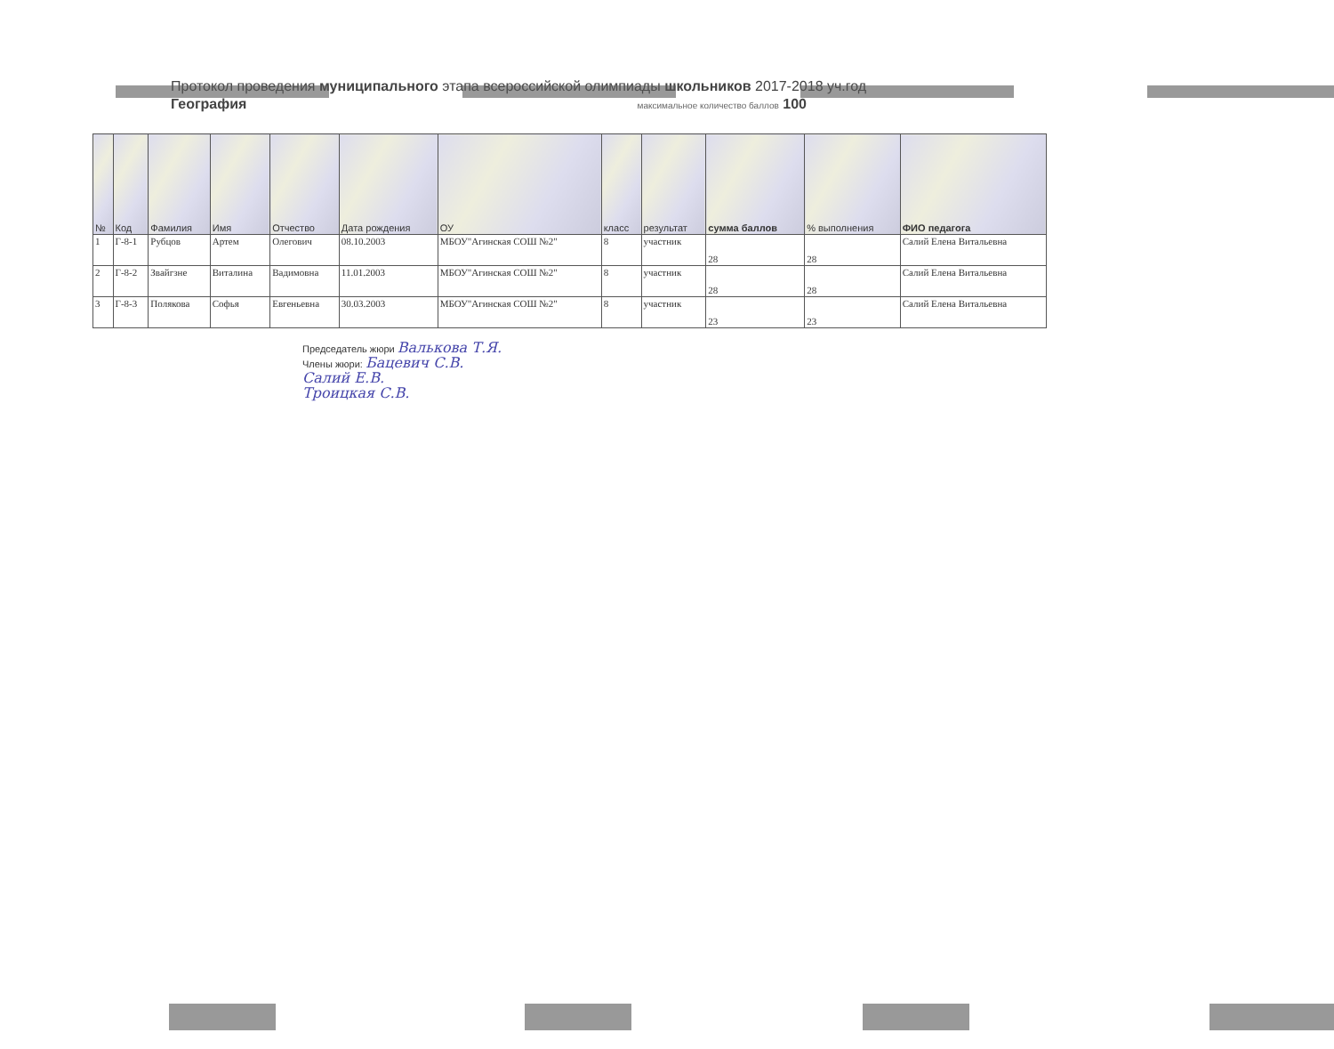Протокол проведения муниципального этапа всероссийской олимпиады школьников 2017-2018 уч.год
География максимальное количество баллов 100
| № | Код | Фамилия | Имя | Отчество | Дата рождения | ОУ | класс | результат | сумма баллов | % выполнения | ФИО педагога |
| --- | --- | --- | --- | --- | --- | --- | --- | --- | --- | --- | --- |
| 1 | Г-8-1 | Рубцов | Артем | Олегович | 08.10.2003 | МБОУ"Агинская СОШ №2" | 8 | участник | 28 | 28 | Салий Елена Витальевна |
| 2 | Г-8-2 | Звайгзне | Виталина | Вадимовна | 11.01.2003 | МБОУ"Агинская СОШ №2" | 8 | участник | 28 | 28 | Салий Елена Витальевна |
| 3 | Г-8-3 | Полякова | Софья | Евгеньевна | 30.03.2003 | МБОУ"Агинская СОШ №2" | 8 | участник | 23 | 23 | Салий Елена Витальевна |
Председатель жюри Валькова Т.Я.
Члены жюри: Бацевич С.В.
Салий Е.В.
Троицкая С.В.